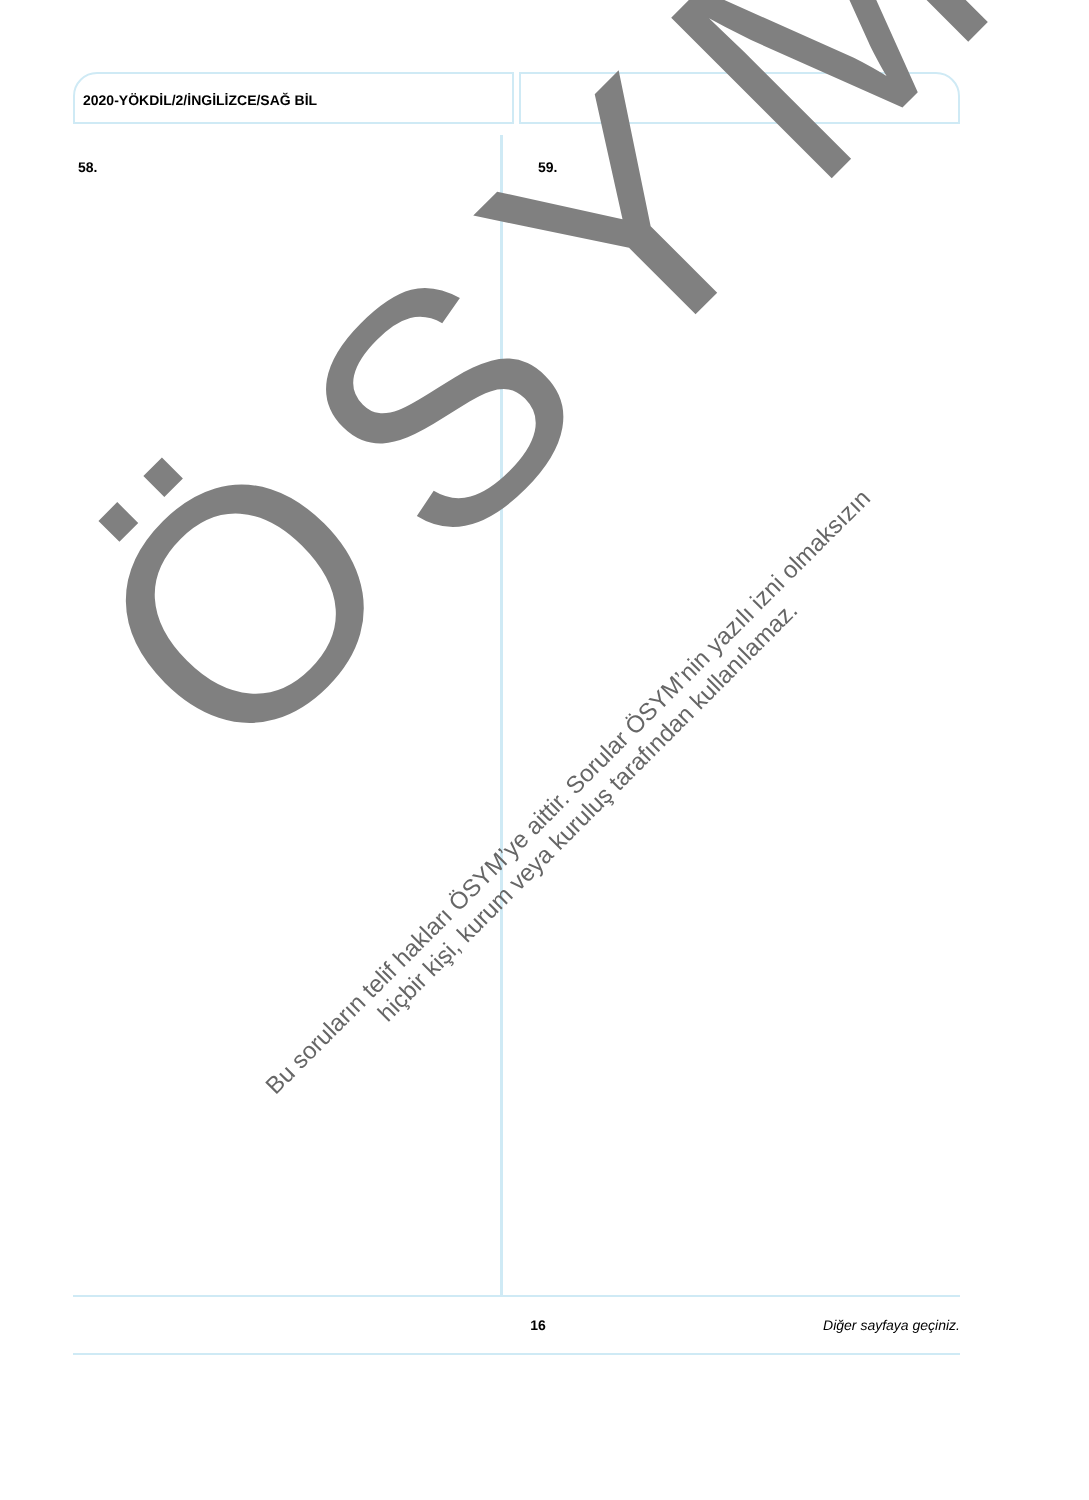2020-YÖKDİL/2/İNGİLİZCE/SAĞ BİL
58. 59.
ÖSYM
Bu soruların telif hakları ÖSYM’ye aittir. Sorular ÖSYM’nin yazılı izni olmaksızın
hiçbir kişi, kurum veya kuruluş tarafından kullanılamaz.
16 Diğer sayfaya geçiniz.